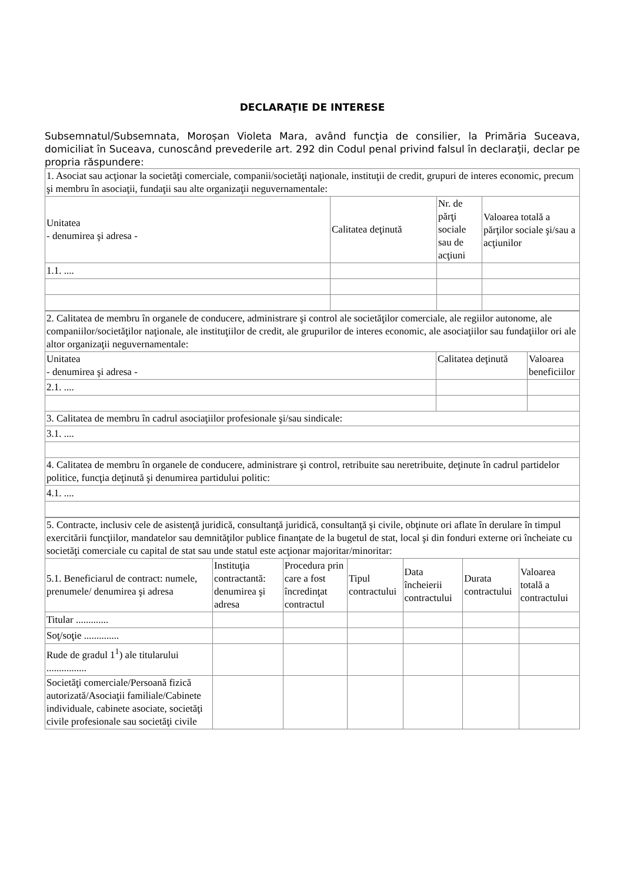DECLARAŢIE DE INTERESE
Subsemnatul/Subsemnata, Moroșan Violeta Mara, având funcţia de consilier, la Primăria Suceava, domiciliat în Suceava, cunoscând prevederile art. 292 din Codul penal privind falsul în declaraţii, declar pe propria răspundere:
| 1. Asociat sau acţionar la societăţi comerciale, companii/societăţi naţionale, instituţii de credit, grupuri de interes economic, precum şi membru în asociaţii, fundaţii sau alte organizaţii neguvernamentale: | | | |
| Unitatea - denumirea şi adresa - | Calitatea deţinută | Nr. de părţi sociale sau de acţiuni | Valoarea totală a părţilor sociale şi/sau a acţiunilor |
| 1.1. .... | | | |
| 2. Calitatea de membru în organele de conducere, administrare şi control ale societăţilor comerciale, ale regiilor autonome, ale companiilor/societăţilor naţionale, ale instituţiilor de credit, ale grupurilor de interes economic, ale asociaţiilor sau fundaţiilor ori ale altor organizaţii neguvernamentale: | | |
| Unitatea - denumirea şi adresa - | Calitatea deţinută | Valoarea beneficiilor |
| 2.1. .... | | |
| 3. Calitatea de membru în cadrul asociaţiilor profesionale şi/sau sindicale: | | |
| 3.1. .... | | |
| 4. Calitatea de membru în organele de conducere, administrare şi control, retribuite sau neretribuite, deţinute în cadrul partidelor politice, funcţia deţinută şi denumirea partidului politic: | | |
| 4.1. .... | | |
| 5. Contracte, inclusiv cele de asistenţă juridică, consultanţă juridică, consultanţă şi civile, obţinute ori aflate în derulare în timpul exercitării funcţiilor, mandatelor sau demnităţilor publice finanţate de la bugetul de stat, local şi din fonduri externe ori încheiate cu societăţi comerciale cu capital de stat sau unde statul este acţionar majoritar/minoritar: | | | | | | |
| 5.1. Beneficiarul de contract: numele, prenumele/ denumirea şi adresa | Instituţia contractantă: denumirea şi adresa | Procedura prin care a fost încredinţat contractul | Tipul contractului | Data încheierii contractului | Durata contractului | Valoarea totală a contractului |
| Titular ............. | | | | | | |
| Soţ/soţie .............. | | | | | | |
| Rude de gradul 1<sup>1</sup>) ale titularului ................ | | | | | | |
| Societăţi comerciale/Persoană fizică autorizată/Asociaţii familiale/Cabinete individuale, cabinete asociate, societăţi civile profesionale sau societăţi civile | | | | | | |